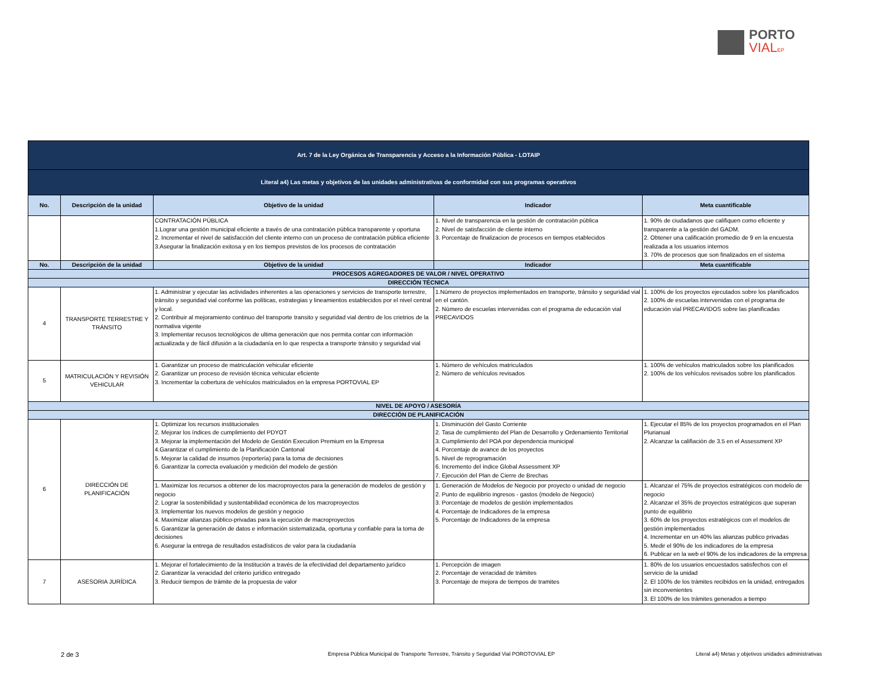PORTO
VIALEP
| Art. 7 de la Ley Orgánica de Transparencia y Acceso a la Información Pública - LOTAIP | | | | |
| Literal a4) Las metas y objetivos de las unidades administrativas de conformidad con sus programas operativos | | | | |
| No. | Descripción de la unidad | Objetivo de la unidad | Indicador | Meta cuantificable |
| | | CONTRATACIÓN PÚBLICA 1.Lograr una gestión municipal eficiente a través de una contratación pública transparente y oportuna 2. Incrementar el nivel de satisfacción del cliente interno con un proceso de contratación pública eficiente 3.Asegurar la finalización exitosa y en los tiempos previstos de los procesos de contratación | 1. Nivel de transparencia en la gestión de contratación pública 2. Nivel de satisfacción de cliente interno 3. Porcentaje de finalizacion de procesos en tiempos etablecidos | 1. 90% de ciudadanos que califiquen como eficiente y transparente a la gestión del GADM. 2. Obtener una calificación promedio de 9 en la encuesta realizada a los usuarios internos 3. 70% de procesos que son finalizados en el sistema |
| No. | Descripción de la unidad | Objetivo de la unidad | Indicador | Meta cuantificable |
| PROCESOS AGREGADORES DE VALOR / NIVEL OPERATIVO | | | | |
| DIRECCIÓN TÉCNICA | | | | |
| 4 | TRANSPORTE TERRESTRE Y TRÁNSITO | 1. Administrar y ejecutar las actividades inherentes a las operaciones y servicios de transporte terrestre, tránsito y seguridad vial conforme las políticas, estrategias y lineamientos establecidos por el nivel central y local. 2. Contribuir al mejoramiento continuo del transporte transito y seguridad vial dentro de los crietrios de la normativa vigente 3. Implementar recusos tecnológicos de ultima generaciòn que nos permita contar con informaciòn actualizada y de fácil difusión a la ciudadanía en lo que respecta a transporte tránsito y seguridad vial | 1.Número de proyectos implementados en transporte, tránsito y seguridad vial en el cantón. 2. Número de escuelas intervenidas con el programa de educación vial PRECAVIDOS | 1. 100% de los proyectos ejecutados sobre los planificados 2. 100% de escuelas intervenidas con el programa de educación vial PRECAVIDOS sobre las planificadas |
| 5 | MATRICULACIÓN Y REVISIÓN VEHICULAR | 1. Garantizar un proceso de matriculación vehicular eficiente 2. Garantizar un proceso de revisión técnica vehicular eficiente 3. Incrementar la cobertura de vehículos matriculados en la empresa PORTOVIAL EP | 1. Número de vehículos matriculados 2. Número de vehículos revisados | 1. 100% de vehículos matriculados sobre los planificados 2. 100% de los vehículos revisados sobre los planificados |
| NIVEL DE APOYO / ASESORÍA | | | | |
| DIRECCIÓN DE PLANIFICACIÓN | | | | |
| 6 | DIRECCIÓN DE PLANIFICACIÓN | 1. Optimizar los recursos institucionales 2. Mejorar los índices de cumplimiento del PDYOT 3. Mejorar la implementación del Modelo de Gestión Execution Premium en la Empresa 4.Garantizar el cumplimiento de la Planificación Cantonal 5. Mejorar la calidad de insumos (reportería) para la toma de decisiones 6. Garantizar la correcta evaluación y medición del modelo de gestión | 1. Disminución del Gasto Corriente 2. Tasa de cumplimiento del Plan de Desarrollo y Ordenamiento Territorial 3. Cumplimiento del POA por dependencia municipal 4. Porcentaje de avance de los proyectos 5. Nivel de reprogramación 6. Incremento del índice Global Assessment XP 7. Ejecución del Plan de Cierre de Brechas | 1. Ejecutar el 85% de los proyectos programados en el Plan Plurianual 2. Alcanzar la califiación de 3.5 en el Assessment XP |
| | | 1. Maximizar los recursos a obtener de los macroproyectos para la generación de modelos de gestión y negocio 2. Lograr la sostenibilidad y sustentabilidad económica de los macroproyectos 3. Implementar los nuevos modelos de gestión y negocio 4. Maximizar alianzas público-privadas para la ejecución de macroproyectos 5. Garantizar la generación de datos e información sistematizada, oportuna y confiable para la toma de decisiones 6. Asegurar la entrega de resultados estadísticos de valor para la ciudadanía | 1. Generación de Modelos de Negocio por proyecto o unidad de negocio 2. Punto de equilibrio ingresos - gastos (modelo de Negocio) 3. Porcentaje de modelos de gestión implementados 4. Porcentaje de Indicadores de la empresa 5. Porcentaje de Indicadores de la empresa | 1. Alcanzar el 75% de proyectos estratégicos con modelo de negocio 2. Alcanzar el 35% de proyectos estratégicos que superan punto de equilibrio 3. 60% de los proyectos estratégicos con el modelos de gestión implementados 4. Incrementar en un 40% las alianzas publico privadas 5. Medir el 90% de los indicadores de la empresa 6. Publicar en la web el 90% de los indicadores de la empresa |
| 7 | ASESORIA JURÍDICA | 1. Mejorar el fortalecimiento de la Institución a través de la efectividad del departamento jurídico 2. Garantizar la veracidad del criterio jurídico entregado 3. Reducir tiempos de trámite de la propuesta de valor | 1. Percepción de imagen 2. Porcentaje de veracidad de trámites 3. Porcentaje de mejora de tiempos de tramites | 1. 80% de los usuarios encuestados satisfechos con el servicio de la unidad 2. El 100% de los trámites recibidos en la unidad, entregados sin inconvenientes 3. El 100% de los trámites generados a tiempo |
2 de 3
Empresa Pública Municipal de Transporte Terrestre, Tránsito y Seguridad Vial POROTOVIAL EP
Literal a4) Metas y objetivos unidades administrativas